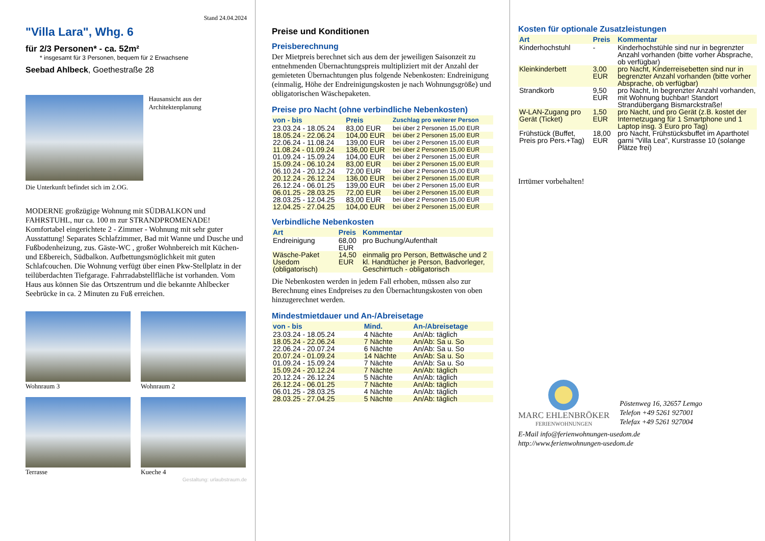Stand 24.04.2024
"Villa Lara", Whg. 6
für 2/3 Personen* - ca. 52m²
* insgesamt für 3 Personen, bequem für 2 Erwachsene
Seebad Ahlbeck, Goethestraße 28
Hausansicht aus der Architektenplanung
Die Unterkunft befindet sich im 2.OG.
MODERNE großzügige Wohnung mit SÜDBALKON und FAHRSTUHL, nur ca. 100 m zur STRANDPROMENADE! Komfortabel eingerichtete 2 - Zimmer - Wohnung mit sehr guter Ausstattung! Separates Schlafzimmer, Bad mit Wanne und Dusche und Fußbodenheizung, zus. Gäste-WC , großer Wohnbereich mit Küchen- und Eßbereich, Südbalkon. Aufbettungsmöglichkeit mit guten Schlafcouchen. Die Wohnung verfügt über einen Pkw-Stellplatz in der teilüberdachten Tiefgarage. Fahrradabstellfläche ist vorhanden. Vom Haus aus können Sie das Ortszentrum und die bekannte Ahlbecker Seebrücke in ca. 2 Minuten zu Fuß erreichen.
Wohnraum 3 Wohnraum 2
Terrasse Kueche 4
Gestaltung: urlaubstraum.de
Preise und Konditionen
Preisberechnung
Der Mietpreis berechnet sich aus dem der jeweiligen Saisonzeit zu entnehmenden Übernachtungspreis multipliziert mit der Anzahl der gemieteten Übernachtungen plus folgende Nebenkosten: Endreinigung (einmalig, Höhe der Endreinigungskosten je nach Wohnungsgröße) und obligatorischen Wäschepaketen.
Preise pro Nacht (ohne verbindliche Nebenkosten)
| von - bis | Preis | Zuschlag pro weiterer Person |
| --- | --- | --- |
| 23.03.24 - 18.05.24 | 83,00 EUR | bei über 2 Personen 15,00 EUR |
| 18.05.24 - 22.06.24 | 104,00 EUR | bei über 2 Personen 15,00 EUR |
| 22.06.24 - 11.08.24 | 139,00 EUR | bei über 2 Personen 15,00 EUR |
| 11.08.24 - 01.09.24 | 136,00 EUR | bei über 2 Personen 15,00 EUR |
| 01.09.24 - 15.09.24 | 104,00 EUR | bei über 2 Personen 15,00 EUR |
| 15.09.24 - 06.10.24 | 83,00 EUR | bei über 2 Personen 15,00 EUR |
| 06.10.24 - 20.12.24 | 72,00 EUR | bei über 2 Personen 15,00 EUR |
| 20.12.24 - 26.12.24 | 136,00 EUR | bei über 2 Personen 15,00 EUR |
| 26.12.24 - 06.01.25 | 139,00 EUR | bei über 2 Personen 15,00 EUR |
| 06.01.25 - 28.03.25 | 72,00 EUR | bei über 2 Personen 15,00 EUR |
| 28.03.25 - 12.04.25 | 83,00 EUR | bei über 2 Personen 15,00 EUR |
| 12.04.25 - 27.04.25 | 104,00 EUR | bei über 2 Personen 15,00 EUR |
Verbindliche Nebenkosten
| Art | Preis | Kommentar |
| --- | --- | --- |
| Endreinigung | 68,00 EUR | pro Buchung/Aufenthalt |
| Wäsche-Paket Usedom (obligatorisch) | 14,50 EUR | einmalig pro Person, Bettwäsche und 2 kl. Handtücher je Person, Badvorleger, Geschirrtuch - obligatorisch |
Die Nebenkosten werden in jedem Fall erhoben, müssen also zur Berechnung eines Endpreises zu den Übernachtungskosten von oben hinzugerechnet werden.
Mindestmietdauer und An-/Abreisetage
| von - bis | Mind. | An-/Abreisetage |
| --- | --- | --- |
| 23.03.24 - 18.05.24 | 4 Nächte | An/Ab: täglich |
| 18.05.24 - 22.06.24 | 7 Nächte | An/Ab: Sa u. So |
| 22.06.24 - 20.07.24 | 6 Nächte | An/Ab: Sa u. So |
| 20.07.24 - 01.09.24 | 14 Nächte | An/Ab: Sa u. So |
| 01.09.24 - 15.09.24 | 7 Nächte | An/Ab: Sa u. So |
| 15.09.24 - 20.12.24 | 7 Nächte | An/Ab: täglich |
| 20.12.24 - 26.12.24 | 5 Nächte | An/Ab: täglich |
| 26.12.24 - 06.01.25 | 7 Nächte | An/Ab: täglich |
| 06.01.25 - 28.03.25 | 4 Nächte | An/Ab: täglich |
| 28.03.25 - 27.04.25 | 5 Nächte | An/Ab: täglich |
Kosten für optionale Zusatzleistungen
| Art | Preis | Kommentar |
| --- | --- | --- |
| Kinderhochstuhl | - | Kinderhochstühle sind nur in begrenzter Anzahl vorhanden (bitte vorher Absprache, ob verfügbar) |
| Kleinkinderbett | 3,00 EUR | pro Nacht, Kinderreisebetten sind nur in begrenzter Anzahl vorhanden (bitte vorher Absprache, ob verfügbar) |
| Strandkorb | 9,50 EUR | pro Nacht, In begrenzter Anzahl vorhanden, mit Wohnung buchbar! Standort Strandübergang Bismarckstraße! |
| W-LAN-Zugang pro Gerät (Ticket) | 1,50 EUR | pro Nacht, und pro Gerät (z.B. kostet der Internetzugang für 1 Smartphone und 1 Laptop insg. 3 Euro pro Tag) |
| Frühstück (Buffet, Preis pro Pers.+Tag) | 18,00 EUR | pro Nacht, Frühstücksbuffet im Aparthotel garni "Villa Lea", Kurstrasse 10 (solange Plätze frei) |
Irrtümer vorbehalten!
MARC EHLENBRÖKER
FERIENWOHNUNGEN
Pöstenweg 16, 32657 Lemgo
Telefon +49 5261 927001
Telefax +49 5261 927004
E-Mail info@ferienwohnungen-usedom.de
http://www.ferienwohnungen-usedom.de